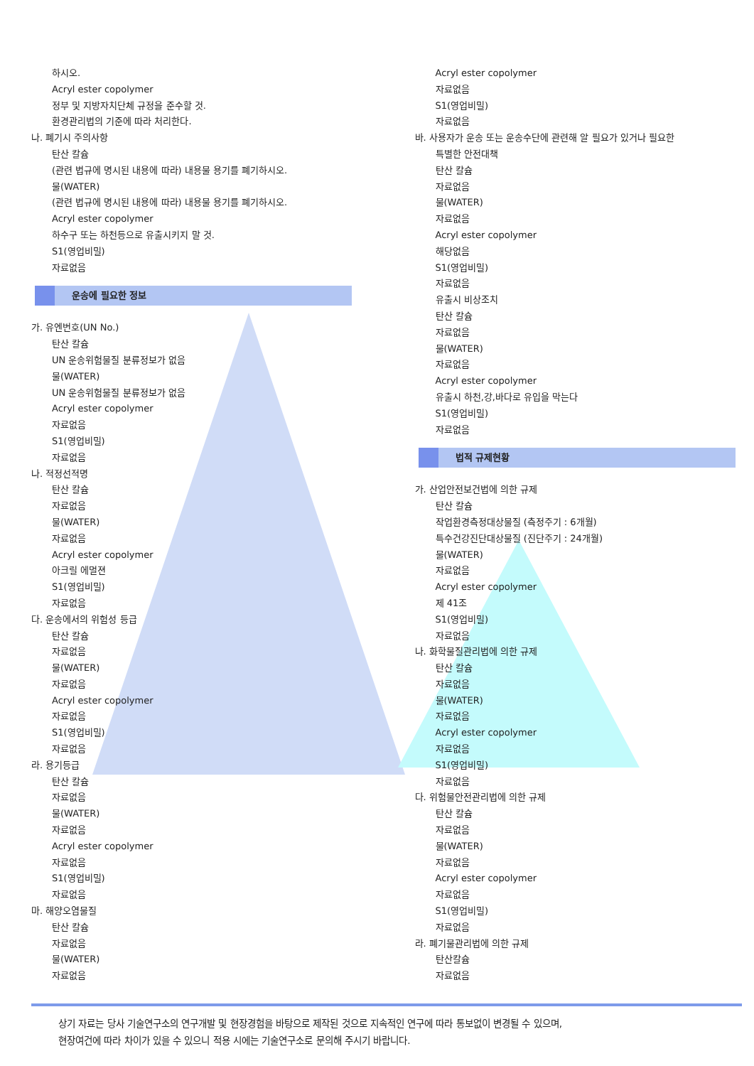하시오.
Acryl ester copolymer
정부 및 지방자치단체 규정을 준수할 것.
환경관리법의 기준에 따라 처리한다.
나. 폐기시 주의사항
탄산 칼슘
(관련 법규에 명시된 내용에 따라) 내용물 용기를 폐기하시오.
물(WATER)
(관련 법규에 명시된 내용에 따라) 내용물 용기를 폐기하시오.
Acryl ester copolymer
하수구 또는 하천등으로 유출시키지 말 것.
S1(영업비밀)
자료없음
운송에 필요한 정보
가. 유엔번호(UN No.)
탄산 칼슘
UN 운송위험물질 분류정보가 없음
물(WATER)
UN 운송위험물질 분류정보가 없음
Acryl ester copolymer
자료없음
S1(영업비밀)
자료없음
나. 적정선적명
탄산 칼슘
자료없음
물(WATER)
자료없음
Acryl ester copolymer
아크릴 에멀젼
S1(영업비밀)
자료없음
다. 운송에서의 위험성 등급
탄산 칼슘
자료없음
물(WATER)
자료없음
Acryl ester copolymer
자료없음
S1(영업비밀)
자료없음
라. 용기등급
탄산 칼슘
자료없음
물(WATER)
자료없음
Acryl ester copolymer
자료없음
S1(영업비밀)
자료없음
마. 해양오염물질
탄산 칼슘
자료없음
물(WATER)
자료없음
Acryl ester copolymer
자료없음
S1(영업비밀)
자료없음
바. 사용자가 운송 또는 운송수단에 관련해 알 필요가 있거나 필요한
특별한 안전대책
탄산 칼슘
자료없음
물(WATER)
자료없음
Acryl ester copolymer
해당없음
S1(영업비밀)
자료없음
유출시 비상조치
탄산 칼슘
자료없음
물(WATER)
자료없음
Acryl ester copolymer
유출시 하천,강,바다로 유입을 막는다
S1(영업비밀)
자료없음
법적 규제현황
가. 산업안전보건법에 의한 규제
탄산 칼슘
작업환경측정대상물질 (측정주기 : 6개월)
특수건강진단대상물질 (진단주기 : 24개월)
물(WATER)
자료없음
Acryl ester copolymer
제 41조
S1(영업비밀)
자료없음
나. 화학물질관리법에 의한 규제
탄산 칼슘
자료없음
물(WATER)
자료없음
Acryl ester copolymer
자료없음
S1(영업비밀)
자료없음
다. 위험물안전관리법에 의한 규제
탄산 칼슘
자료없음
물(WATER)
자료없음
Acryl ester copolymer
자료없음
S1(영업비밀)
자료없음
라. 폐기물관리법에 의한 규제
탄산칼슘
자료없음
상기 자료는 당사 기술연구소의 연구개발 및 현장경험을 바탕으로 제작된 것으로 지속적인 연구에 따라 통보없이 변경될 수 있으며,
현장여건에 따라 차이가 있을 수 있으니 적용 시에는 기술연구소로 문의해 주시기 바랍니다.